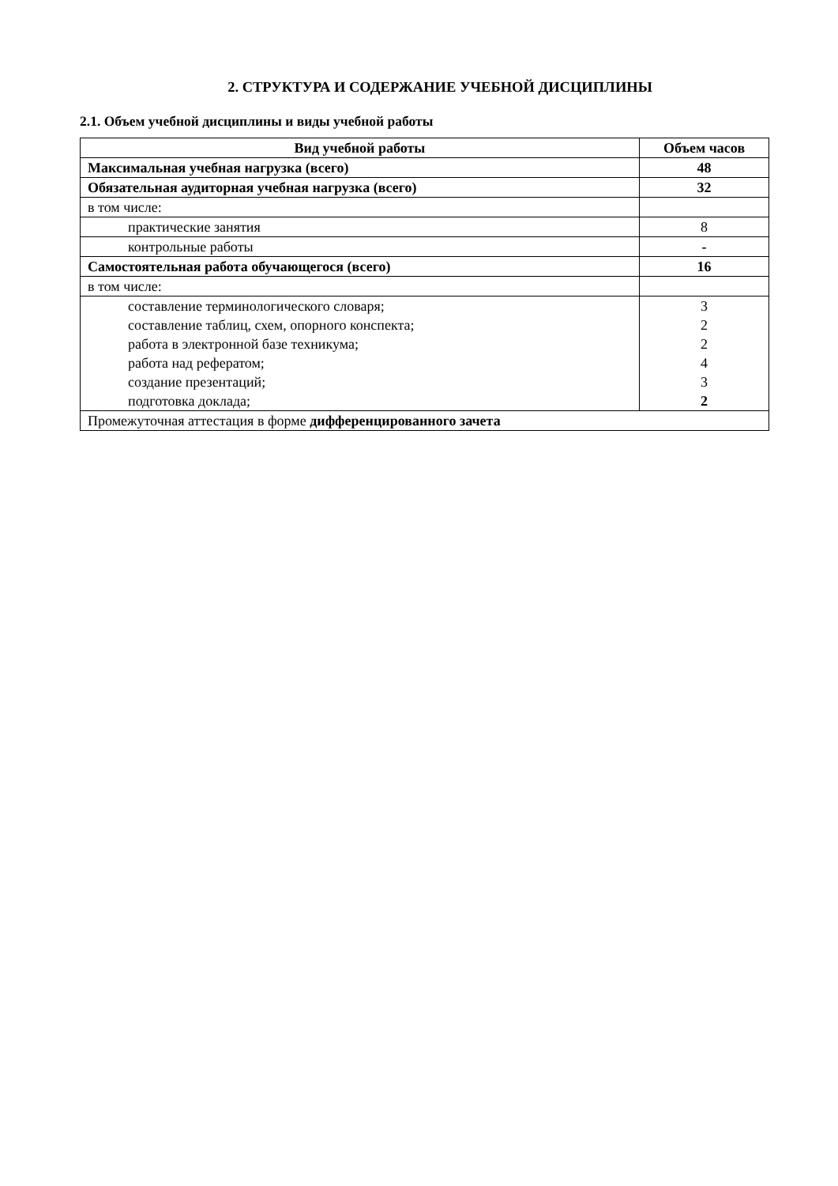2. СТРУКТУРА И СОДЕРЖАНИЕ УЧЕБНОЙ ДИСЦИПЛИНЫ
2.1. Объем учебной дисциплины и виды учебной работы
| Вид учебной работы | Объем часов |
| --- | --- |
| Максимальная учебная нагрузка (всего) | 48 |
| Обязательная аудиторная учебная нагрузка (всего) | 32 |
| в том числе: | |
| практические занятия | 8 |
| контрольные работы | - |
| Самостоятельная работа обучающегося (всего) | 16 |
| в том числе: | |
| составление терминологического словаря; составление таблиц, схем, опорного конспекта; работа в электронной базе техникума; работа над рефератом; создание презентаций; подготовка доклада; | 3 2 2 4 3 2 |
| Промежуточная аттестация в форме дифференцированного зачета | |